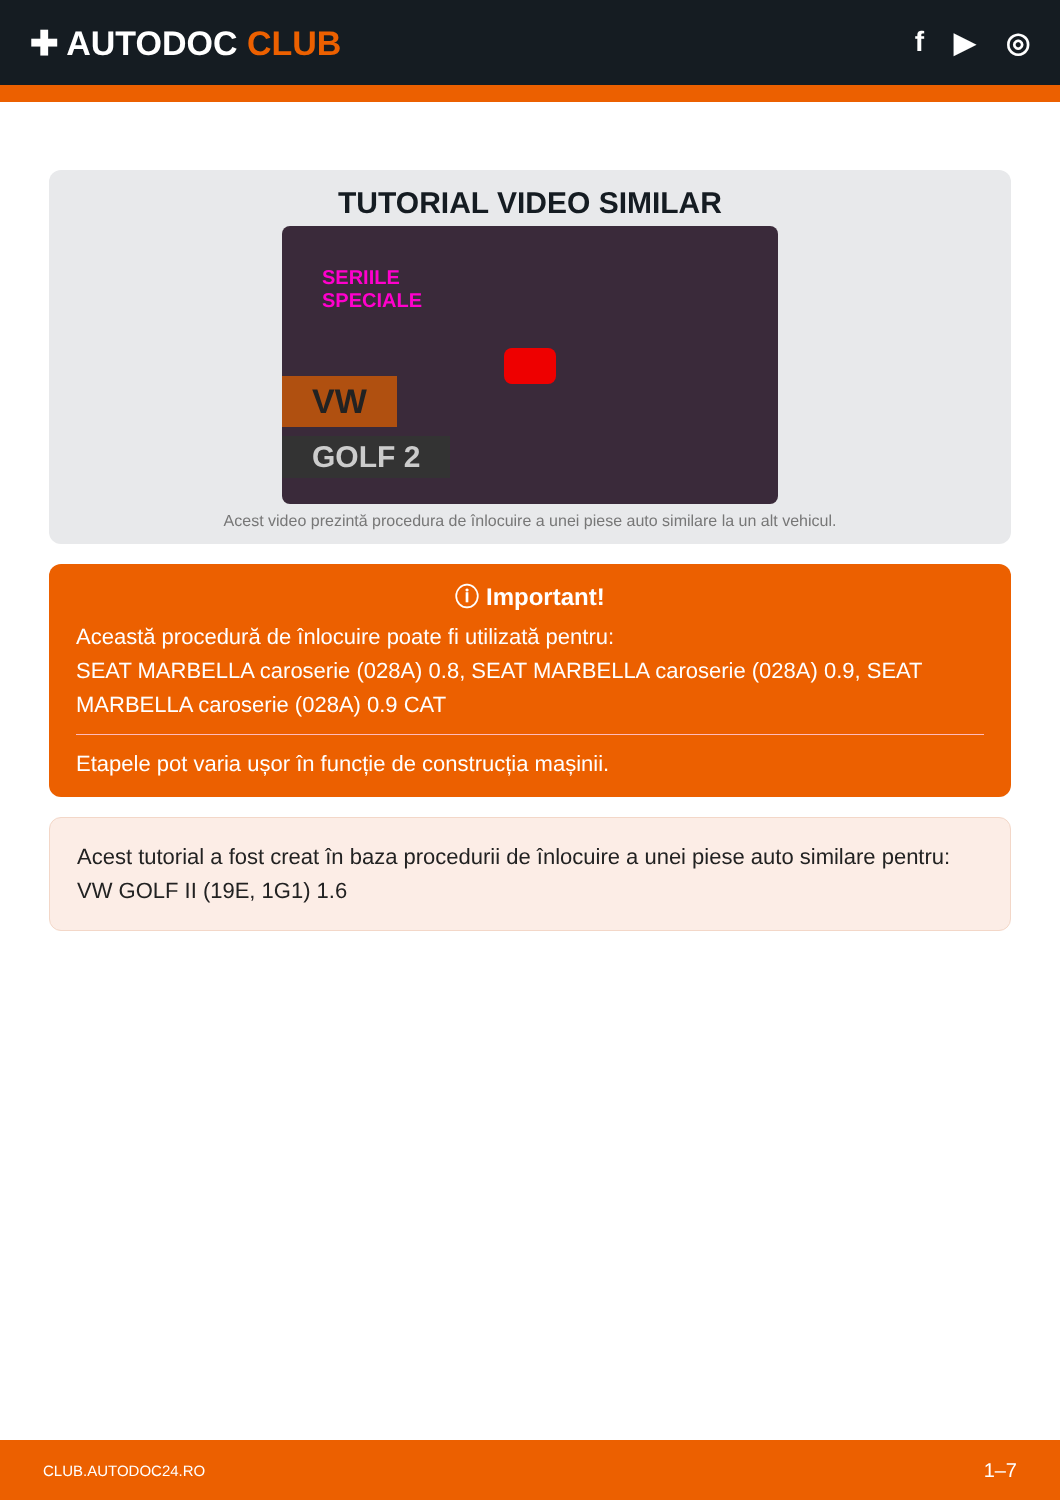✚ AUTODOC CLUB
f ▶ ◎
TUTORIAL VIDEO SIMILAR
SERIILE
SPECIALE
VW
GOLF 2
Acest video prezintă procedura de înlocuire a unei piese auto similare la un alt vehicul.
ⓘ Important!
Această procedură de înlocuire poate fi utilizată pentru:
SEAT MARBELLA caroserie (028A) 0.8, SEAT MARBELLA caroserie (028A) 0.9, SEAT MARBELLA caroserie (028A) 0.9 CAT
Etapele pot varia ușor în funcție de construcția mașinii.
Acest tutorial a fost creat în baza procedurii de înlocuire a unei piese auto similare pentru: VW GOLF II (19E, 1G1) 1.6
CLUB.AUTODOC24.RO 1–7